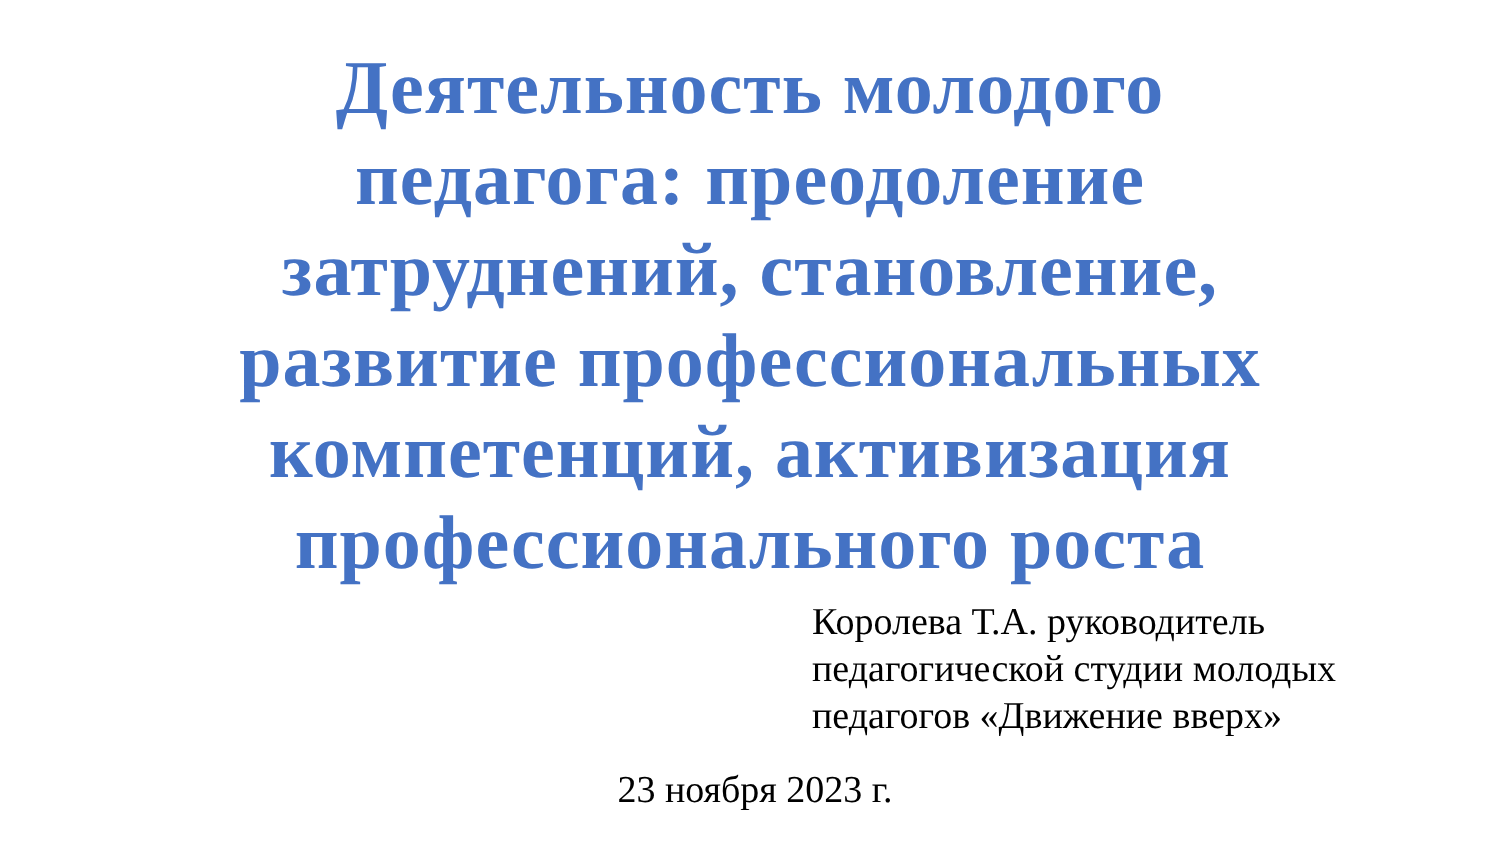Деятельность молодого
педагога: преодоление
затруднений, становление,
развитие профессиональных
компетенций, активизация
профессионального роста
Королева Т.А. руководитель
педагогической студии молодых
педагогов «Движение вверх»
23 ноября 2023 г.